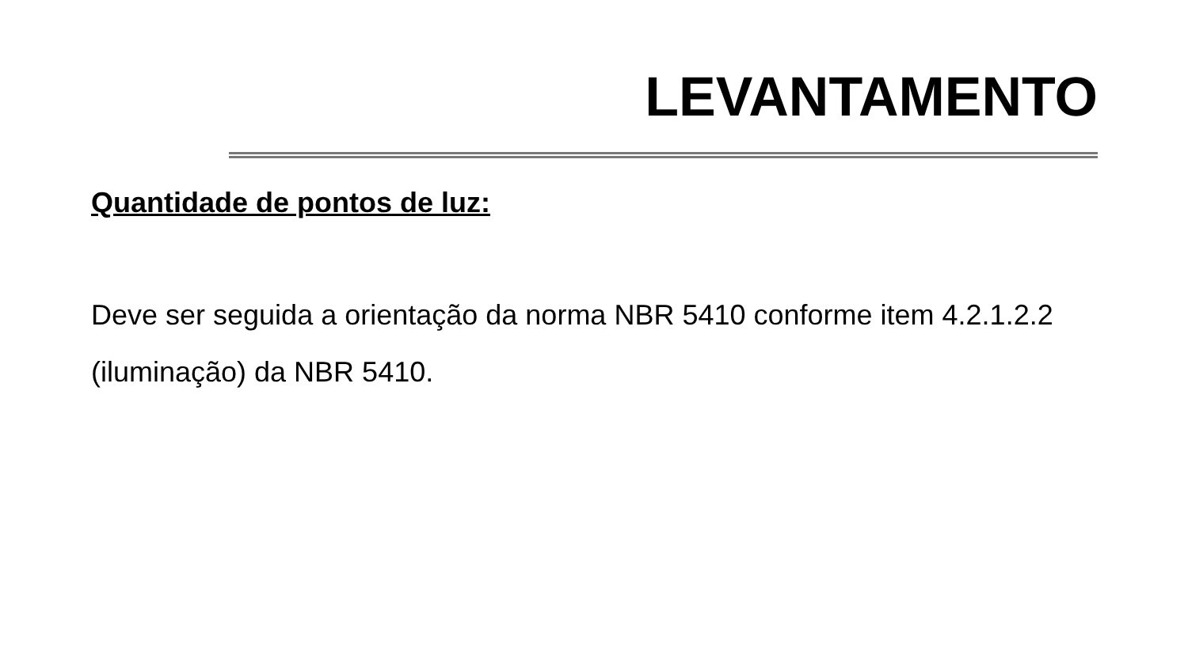LEVANTAMENTO
Quantidade de pontos de luz:
Deve ser seguida a orientação da norma NBR 5410 conforme item 4.2.1.2.2 (iluminação) da NBR 5410.